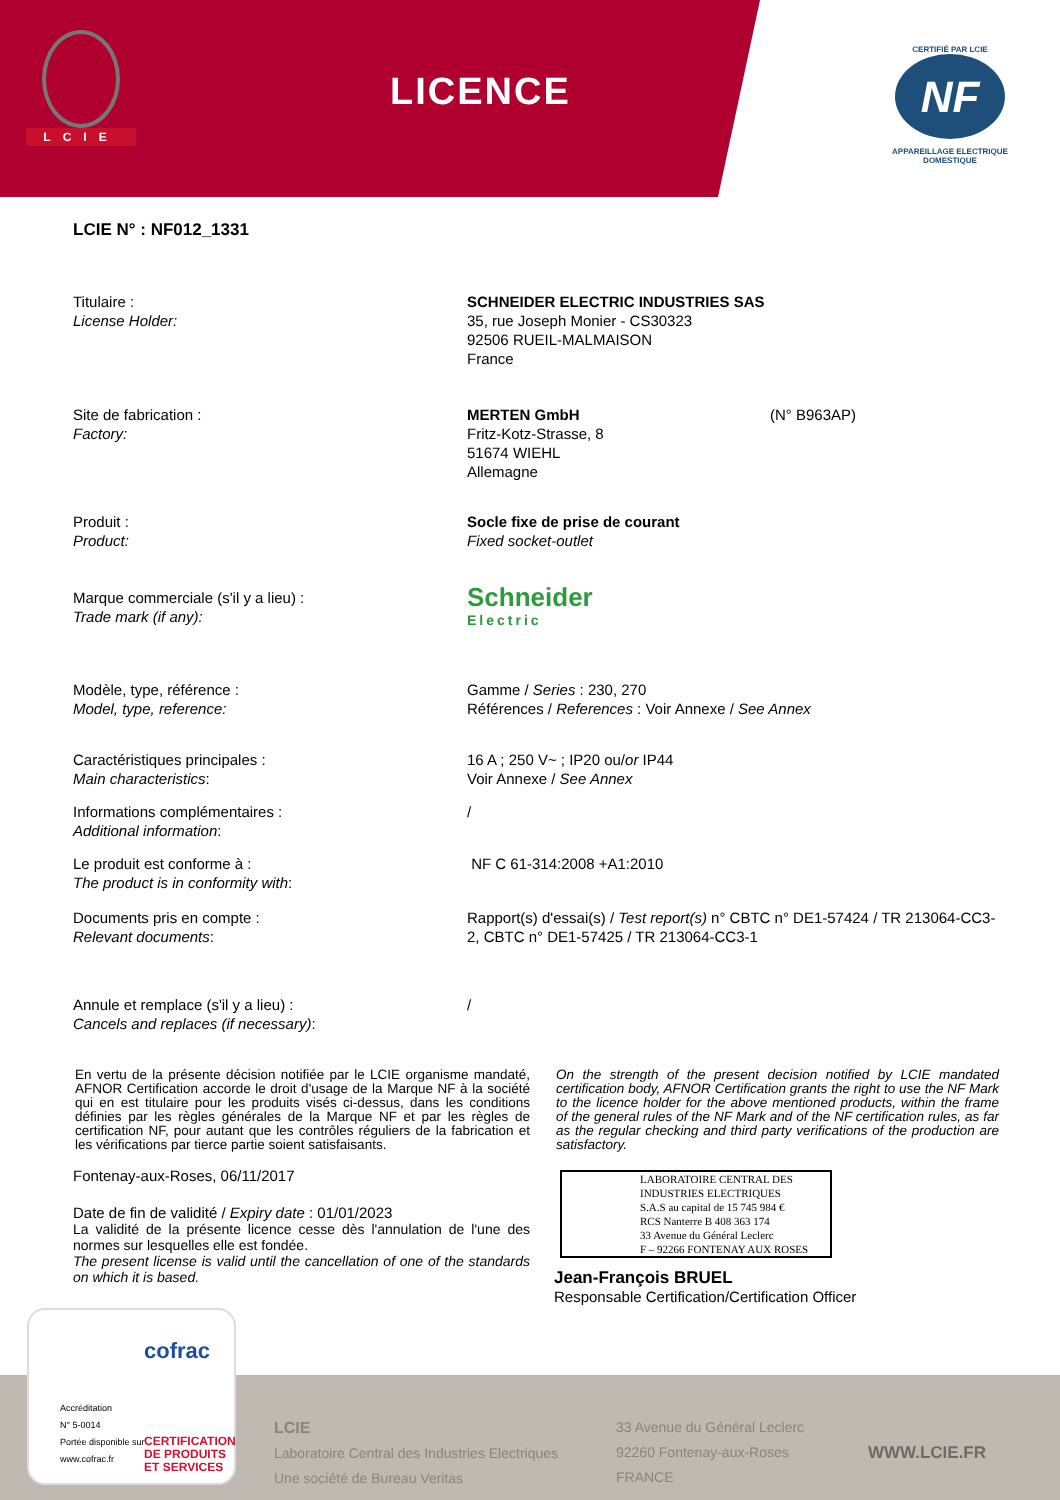LCIE
LICENCE
CERTIFIÉ PAR LCIE
NF
APPAREILLAGE ELECTRIQUE DOMESTIQUE
LCIE N° : NF012_1331
Titulaire :
License Holder:
SCHNEIDER ELECTRIC INDUSTRIES SAS
35, rue Joseph Monier - CS30323
92506 RUEIL-MALMAISON
France
Site de fabrication :
Factory:
MERTEN GmbH
Fritz-Kotz-Strasse, 8
51674 WIEHL
Allemagne
(N° B963AP)
Produit :
Product:
Socle fixe de prise de courant
Fixed socket-outlet
Marque commerciale (s'il y a lieu) :
Trade mark (if any):
Schneider
Electric
Modèle, type, référence :
Model, type, reference:
Gamme / Series : 230, 270
Références / References : Voir Annexe / See Annex
Caractéristiques principales :
Main characteristics:
16 A ; 250 V~ ; IP20 ou/or IP44
Voir Annexe / See Annex
Informations complémentaires :
Additional information:
/
Le produit est conforme à :
The product is in conformity with:
NF C 61-314:2008 +A1:2010
Documents pris en compte :
Relevant documents:
Rapport(s) d'essai(s) / Test report(s) n° CBTC n° DE1-57424 / TR 213064-CC3-2, CBTC n° DE1-57425 / TR 213064-CC3-1
Annule et remplace (s'il y a lieu) :
Cancels and replaces (if necessary):
/
En vertu de la présente décision notifiée par le LCIE organisme mandaté, AFNOR Certification accorde le droit d'usage de la Marque NF à la société qui en est titulaire pour les produits visés ci-dessus, dans les conditions définies par les règles générales de la Marque NF et par les règles de certification NF, pour autant que les contrôles réguliers de la fabrication et les vérifications par tierce partie soient satisfaisants.
On the strength of the present decision notified by LCIE mandated certification body, AFNOR Certification grants the right to use the NF Mark to the licence holder for the above mentioned products, within the frame of the general rules of the NF Mark and of the NF certification rules, as far as the regular checking and third party verifications of the production are satisfactory.
Fontenay-aux-Roses, 06/11/2017
Date de fin de validité / Expiry date : 01/01/2023
La validité de la présente licence cesse dès l'annulation de l'une des normes sur lesquelles elle est fondée.
The present license is valid until the cancellation of one of the standards on which it is based.
LABORATOIRE CENTRAL DES INDUSTRIES ELECTRIQUES
S.A.S au capital de 15 745 984 €
RCS Nanterre B 408 363 174
33 Avenue du Général Leclerc
F – 92266 FONTENAY AUX ROSES
Jean-François BRUEL
Responsable Certification/Certification Officer
LCIE
Laboratoire Central des Industries Electriques
Une société de Bureau Veritas
33 Avenue du Général Leclerc
92260 Fontenay-aux-Roses
FRANCE
WWW.LCIE.FR
Accréditation
N° 5-0014
Portée disponible sur
www.cofrac.fr
cofrac
CERTIFICATION
DE PRODUITS
ET SERVICES